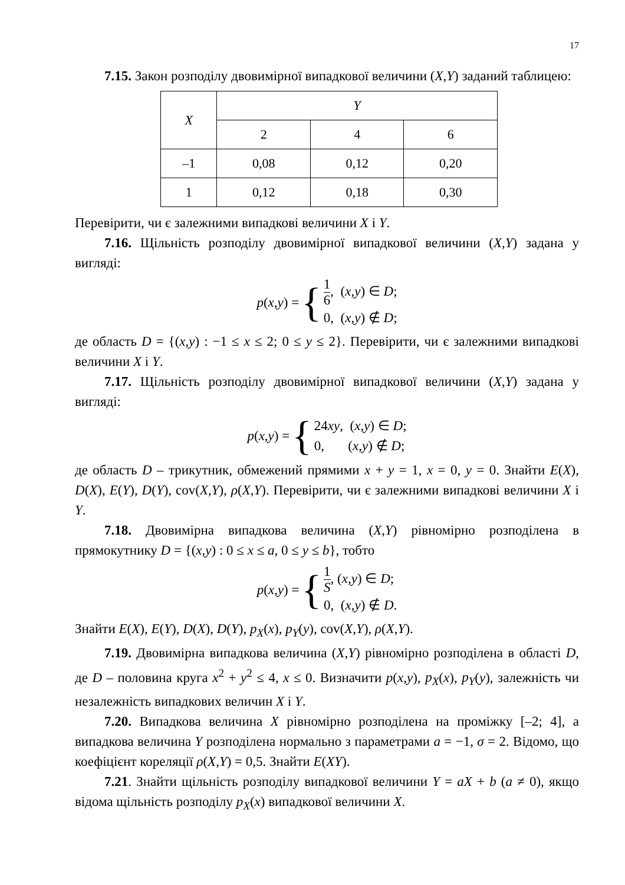17
7.15. Закон розподілу двовимірної випадкової величини (X,Y) заданий таблицею:
| X | Y | | |
| --- | --- | --- | --- |
| | 2 | 4 | 6 |
| –1 | 0,08 | 0,12 | 0,20 |
| 1 | 0,12 | 0,18 | 0,30 |
Перевірити, чи є залежними випадкові величини X і Y.
7.16. Щільність розподілу двовимірної випадкової величини (X,Y) задана у вигляді:
p(x,y) = {
1 6, (x,y) ∈ D;
0, (x,y) ∉ D;
де область D = {(x,y) : −1 ≤ x ≤ 2; 0 ≤ y ≤ 2}. Перевірити, чи є залежними випадкові величини X і Y.
7.17. Щільність розподілу двовимірної випадкової величини (X,Y) задана у вигляді:
p(x,y) = {
24xy, (x,y) ∈ D;
0, (x,y) ∉ D;
де область D – трикутник, обмежений прямими x + y = 1, x = 0, y = 0. Знайти E(X), D(X), E(Y), D(Y), cov(X,Y), ρ(X,Y). Перевірити, чи є залежними випадкові величини X і Y.
7.18. Двовимірна випадкова величина (X,Y) рівномірно розподілена в прямокутнику D = {(x,y) : 0 ≤ x ≤ a, 0 ≤ y ≤ b}, тобто
p(x,y) = {
1 S, (x,y) ∈ D;
0, (x,y) ∉ D.
Знайти E(X), E(Y), D(X), D(Y), p<sub>X</sub>(x), p<sub>Y</sub>(y), cov(X,Y), ρ(X,Y).
7.19. Двовимірна випадкова величина (X,Y) рівномірно розподілена в області D, де D – половина круга x<sup>2</sup> + y<sup>2</sup> ≤ 4, x ≤ 0. Визначити p(x,y), p<sub>X</sub>(x), p<sub>Y</sub>(y), залежність чи незалежність випадкових величин X і Y.
7.20. Випадкова величина X рівномірно розподілена на проміжку [–2; 4], а випадкова величина Y розподілена нормально з параметрами a = −1, σ = 2. Відомо, що коефіцієнт кореляції ρ(X,Y) = 0,5. Знайти E(XY).
7.21. Знайти щільність розподілу випадкової величини Y = aX + b (a ≠ 0), якщо відома щільність розподілу p<sub>X</sub>(x) випадкової величини X.